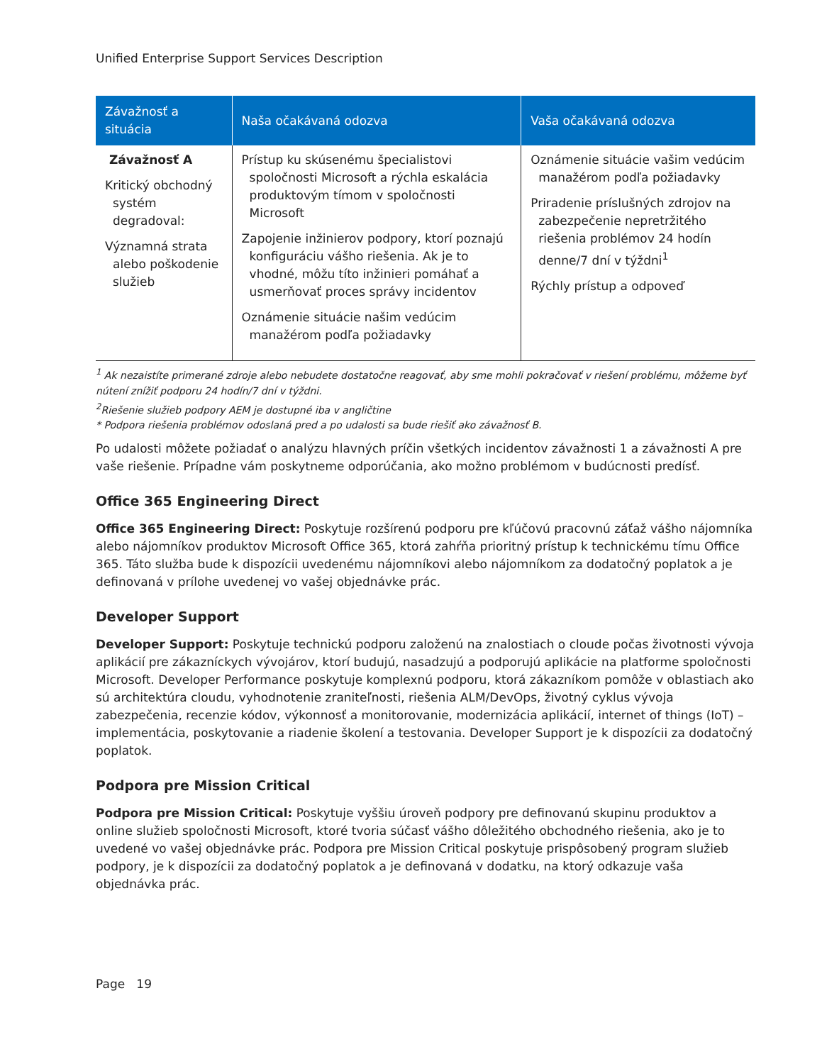Unified Enterprise Support Services Description
| Závažnosť a situácia | Naša očakávaná odozva | Vaša očakávaná odozva |
| --- | --- | --- |
| Závažnosť A Kritický obchodný systém degradoval: Významná strata alebo poškodenie služieb | Prístup ku skúsenému špecialistovi spoločnosti Microsoft a rýchla eskalácia produktovým tímom v spoločnosti Microsoft Zapojenie inžinierov podpory, ktorí poznajú konfiguráciu vášho riešenia. Ak je to vhodné, môžu títo inžinieri pomáhať a usmerňovať proces správy incidentov Oznámenie situácie našim vedúcim manažérom podľa požiadavky | Oznámenie situácie vašim vedúcim manažérom podľa požiadavky Priradenie príslušných zdrojov na zabezpečenie nepretržitého riešenia problémov 24 hodín denne/7 dní v týždni<sup>1</sup> Rýchly prístup a odpoveď |
<sup>1</sup> Ak nezaistíte primerané zdroje alebo nebudete dostatočne reagovať, aby sme mohli pokračovať v riešení problému, môžeme byť nútení znížiť podporu 24 hodín/7 dní v týždni.
<sup>2</sup> Riešenie služieb podpory AEM je dostupné iba v angličtine
* Podpora riešenia problémov odoslaná pred a po udalosti sa bude riešiť ako závažnosť B.
Po udalosti môžete požiadať o analýzu hlavných príčin všetkých incidentov závažnosti 1 a závažnosti A pre vaše riešenie. Prípadne vám poskytneme odporúčania, ako možno problémom v budúcnosti predísť.
Office 365 Engineering Direct
Office 365 Engineering Direct: Poskytuje rozšírenú podporu pre kľúčovú pracovnú záťaž vášho nájomníka alebo nájomníkov produktov Microsoft Office 365, ktorá zahŕňa prioritný prístup k technickému tímu Office 365. Táto služba bude k dispozícii uvedenému nájomníkovi alebo nájomníkom za dodatočný poplatok a je definovaná v prílohe uvedenej vo vašej objednávke prác.
Developer Support
Developer Support: Poskytuje technickú podporu založenú na znalostiach o cloude počas životnosti vývoja aplikácií pre zákazníckych vývojárov, ktorí budujú, nasadzujú a podporujú aplikácie na platforme spoločnosti Microsoft. Developer Performance poskytuje komplexnú podporu, ktorá zákazníkom pomôže v oblastiach ako sú architektúra cloudu, vyhodnotenie zraniteľnosti, riešenia ALM/DevOps, životný cyklus vývoja zabezpečenia, recenzie kódov, výkonnosť a monitorovanie, modernizácia aplikácií, internet of things (IoT) – implementácia, poskytovanie a riadenie školení a testovania. Developer Support je k dispozícii za dodatočný poplatok.
Podpora pre Mission Critical
Podpora pre Mission Critical: Poskytuje vyššiu úroveň podpory pre definovanú skupinu produktov a online služieb spoločnosti Microsoft, ktoré tvoria súčasť vášho dôležitého obchodného riešenia, ako je to uvedené vo vašej objednávke prác. Podpora pre Mission Critical poskytuje prispôsobený program služieb podpory, je k dispozícii za dodatočný poplatok a je definovaná v dodatku, na ktorý odkazuje vaša objednávka prác.
Page 19